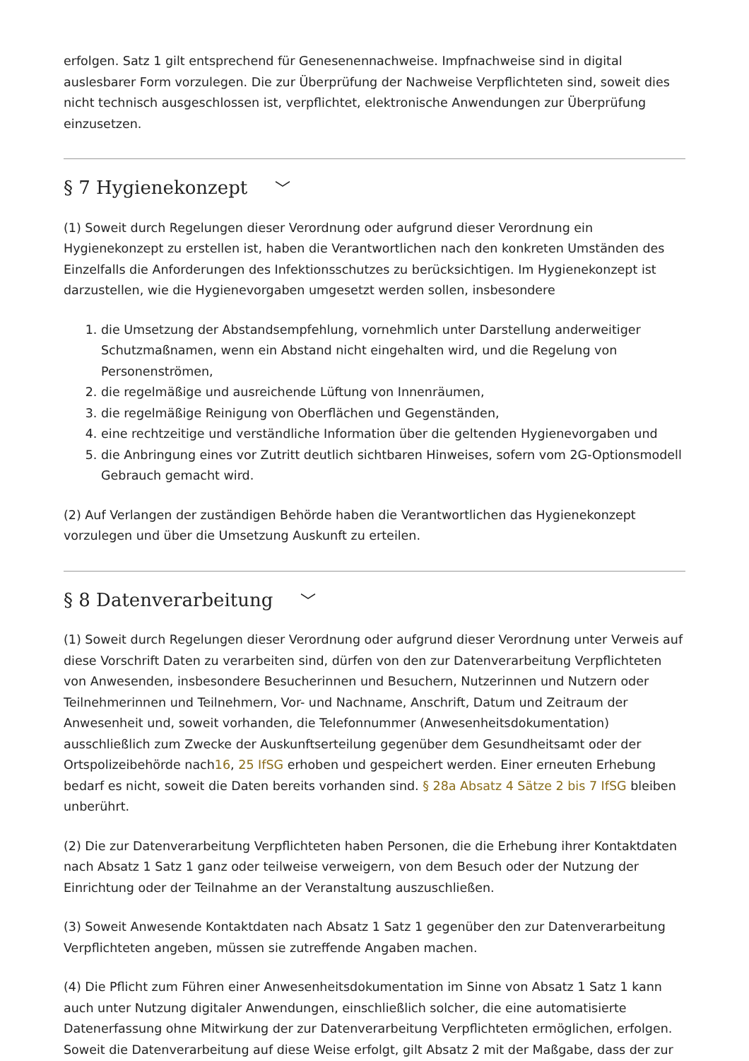erfolgen. Satz 1 gilt entsprechend für Genesenennachweise. Impfnachweise sind in digital auslesbarer Form vorzulegen. Die zur Überprüfung der Nachweise Verpflichteten sind, soweit dies nicht technisch ausgeschlossen ist, verpflichtet, elektronische Anwendungen zur Überprüfung einzusetzen.
§ 7 Hygienekonzept ﹀
(1) Soweit durch Regelungen dieser Verordnung oder aufgrund dieser Verordnung ein Hygienekonzept zu erstellen ist, haben die Verantwortlichen nach den konkreten Umständen des Einzelfalls die Anforderungen des Infektionsschutzes zu berücksichtigen. Im Hygienekonzept ist darzustellen, wie die Hygienevorgaben umgesetzt werden sollen, insbesondere
1. die Umsetzung der Abstandsempfehlung, vornehmlich unter Darstellung anderweitiger Schutzmaßnamen, wenn ein Abstand nicht eingehalten wird, und die Regelung von Personenströmen,
2. die regelmäßige und ausreichende Lüftung von Innenräumen,
3. die regelmäßige Reinigung von Oberflächen und Gegenständen,
4. eine rechtzeitige und verständliche Information über die geltenden Hygienevorgaben und
5. die Anbringung eines vor Zutritt deutlich sichtbaren Hinweises, sofern vom 2G-Optionsmodell Gebrauch gemacht wird.
(2) Auf Verlangen der zuständigen Behörde haben die Verantwortlichen das Hygienekonzept vorzulegen und über die Umsetzung Auskunft zu erteilen.
§ 8 Datenverarbeitung ﹀
(1) Soweit durch Regelungen dieser Verordnung oder aufgrund dieser Verordnung unter Verweis auf diese Vorschrift Daten zu verarbeiten sind, dürfen von den zur Datenverarbeitung Verpflichteten von Anwesenden, insbesondere Besucherinnen und Besuchern, Nutzerinnen und Nutzern oder Teilnehmerinnen und Teilnehmern, Vor- und Nachname, Anschrift, Datum und Zeitraum der Anwesenheit und, soweit vorhanden, die Telefonnummer (Anwesenheitsdokumentation) ausschließlich zum Zwecke der Auskunftserteilung gegenüber dem Gesundheitsamt oder der Ortspolizeibehörde nach16, 25 IfSG erhoben und gespeichert werden. Einer erneuten Erhebung bedarf es nicht, soweit die Daten bereits vorhanden sind. § 28a Absatz 4 Sätze 2 bis 7 IfSG bleiben unberührt.
(2) Die zur Datenverarbeitung Verpflichteten haben Personen, die die Erhebung ihrer Kontaktdaten nach Absatz 1 Satz 1 ganz oder teilweise verweigern, von dem Besuch oder der Nutzung der Einrichtung oder der Teilnahme an der Veranstaltung auszuschließen.
(3) Soweit Anwesende Kontaktdaten nach Absatz 1 Satz 1 gegenüber den zur Datenverarbeitung Verpflichteten angeben, müssen sie zutreffende Angaben machen.
(4) Die Pflicht zum Führen einer Anwesenheitsdokumentation im Sinne von Absatz 1 Satz 1 kann auch unter Nutzung digitaler Anwendungen, einschließlich solcher, die eine automatisierte Datenerfassung ohne Mitwirkung der zur Datenverarbeitung Verpflichteten ermöglichen, erfolgen. Soweit die Datenverarbeitung auf diese Weise erfolgt, gilt Absatz 2 mit der Maßgabe, dass der zur